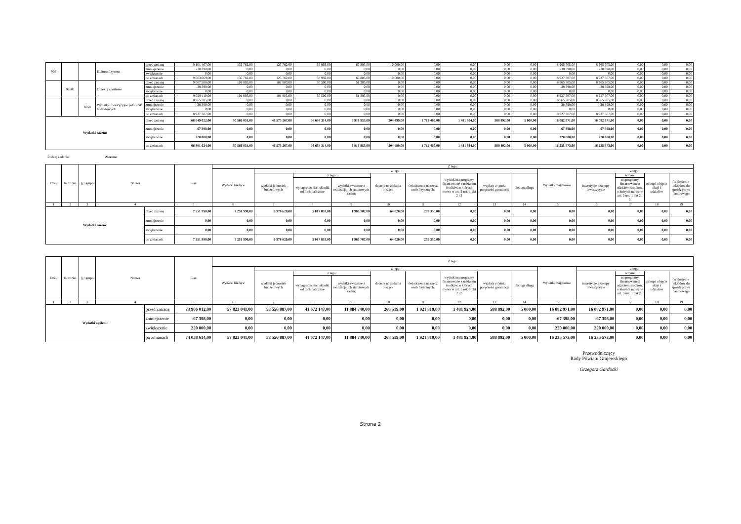| 926 | | | Kultura fizyczna | przed zmianą | 9 101 467,00 | 135 762,00 | 125 762,00 | 58 959,00 | 66 803,00 | 10 000,00 | 0,00 | 0,00 | 0,00 | 0,00 | 8 965 705,00 | 8 965 705,00 | 0,00 | 0,00 | 0,00 |
| | | | | zmniejszenie | -38 398,00 | 0,00 | 0,00 | 0,00 | 0,00 | 0,00 | 0,00 | 0,00 | 0,00 | 0,00 | -38 398,00 | -38 398,00 | 0,00 | 0,00 | 0,00 |
| | | | | zwiększenie | 0,00 | 0,00 | 0,00 | 0,00 | 0,00 | 0,00 | 0,00 | 0,00 | 0,00 | 0,00 | 0,00 | 0,00 | 0,00 | 0,00 | 0,00 |
| | | | | po zmianach | 9 063 069,00 | 135 762,00 | 125 762,00 | 58 959,00 | 66 803,00 | 10 000,00 | 0,00 | 0,00 | 0,00 | 0,00 | 8 927 307,00 | 8 927 307,00 | 0,00 | 0,00 | 0,00 |
| | 92601 | | Obiekty sportowe | przed zmianą | 9 067 508,00 | 101 803,00 | 101 803,00 | 50 500,00 | 51 303,00 | 0,00 | 0,00 | 0,00 | 0,00 | 0,00 | 8 965 705,00 | 8 965 705,00 | 0,00 | 0,00 | 0,00 |
| | | | | zmniejszenie | -38 398,00 | 0,00 | 0,00 | 0,00 | 0,00 | 0,00 | 0,00 | 0,00 | 0,00 | 0,00 | -38 398,00 | -38 398,00 | 0,00 | 0,00 | 0,00 |
| | | | | zwiększenie | 0,00 | 0,00 | 0,00 | 0,00 | 0,00 | 0,00 | 0,00 | 0,00 | 0,00 | 0,00 | 0,00 | 0,00 | 0,00 | 0,00 | 0,00 |
| | | | | po zmianach | 9 029 110,00 | 101 803,00 | 101 803,00 | 50 500,00 | 51 303,00 | 0,00 | 0,00 | 0,00 | 0,00 | 0,00 | 8 927 307,00 | 8 927 307,00 | 0,00 | 0,00 | 0,00 |
| | | 6050 | Wydatki inwestycyjne jednostek budżetowych | przed zmianą | 8 965 705,00 | 0,00 | 0,00 | 0,00 | 0,00 | 0,00 | 0,00 | 0,00 | 0,00 | 0,00 | 8 965 705,00 | 8 965 705,00 | 0,00 | 0,00 | 0,00 |
| | | | | zmniejszenie | -38 398,00 | 0,00 | 0,00 | 0,00 | 0,00 | 0,00 | 0,00 | 0,00 | 0,00 | 0,00 | -38 398,00 | -38 398,00 | 0,00 | 0,00 | 0,00 |
| | | | | zwiększenie | 0,00 | 0,00 | 0,00 | 0,00 | 0,00 | 0,00 | 0,00 | 0,00 | 0,00 | 0,00 | 0,00 | 0,00 | 0,00 | 0,00 | 0,00 |
| | | | | po zmianach | 8 927 307,00 | 0,00 | 0,00 | 0,00 | 0,00 | 0,00 | 0,00 | 0,00 | 0,00 | 0,00 | 8 927 307,00 | 8 927 307,00 | 0,00 | 0,00 | 0,00 |
| Wydatki razem: | | | | przed zmianą | 66 649 022,00 | 50 566 051,00 | 46 573 267,00 | 36 654 314,00 | 9 918 953,00 | 204 499,00 | 1 712 469,00 | 1 481 924,00 | 588 892,00 | 5 000,00 | 16 082 971,00 | 16 082 971,00 | 0,00 | 0,00 | 0,00 |
| | | | | zmniejszenie | -67 398,00 | 0,00 | 0,00 | 0,00 | 0,00 | 0,00 | 0,00 | 0,00 | 0,00 | 0,00 | -67 398,00 | -67 398,00 | 0,00 | 0,00 | 0,00 |
| | | | | zwiększenie | 220 000,00 | 0,00 | 0,00 | 0,00 | 0,00 | 0,00 | 0,00 | 0,00 | 0,00 | 0,00 | 220 000,00 | 220 000,00 | 0,00 | 0,00 | 0,00 |
| | | | | po zmianach | 66 801 624,00 | 50 566 051,00 | 46 573 267,00 | 36 654 314,00 | 9 918 953,00 | 204 499,00 | 1 712 469,00 | 1 481 924,00 | 588 892,00 | 5 000,00 | 16 235 573,00 | 16 235 573,00 | 0,00 | 0,00 | 0,00 |
Rodzaj zadania: Zlecone
| Dział | Rozdział | § / grupa | Nazwa | | Plan | Z tego: | | | | | | | | | | | | | |
| --- | --- | --- | --- | --- | --- | --- | --- | --- | --- | --- | --- | --- | --- | --- | --- | --- | --- | --- | --- |
| | | | | | | Wydatki bieżące | z tego: | | | | | | | | Wydatki majątkowe | z tego: | | | |
| | | | | | | | wydatki jednostek budżetowych | z tego: | | dotacje na zadania bieżące | świadczenia na rzecz osób fizycznych; | wydatki na programy finansowane z udziałem środków, o których mowa w art. 5 ust. 1 pkt 2 i 3 | wypłaty z tytułu poręczeń i gwarancji | obsługa długu | | inwestycje i zakupy inwestycyjne | w tym: | zakup i objęcie akcji i udziałów | Wniesienie wkładów do spółek prawa handlowego |
| | | | | | | | | wynagrodzenia i składki od nich naliczane | wydatki związane z realizacją ich statutowych zadań; | | | | | | | | na programy finansowane z udziałem środków, o których mowa w art. 5 ust. 1 pkt 2 i 3, | | |
| 1 | 2 | 3 | 4 | | 5 | 6 | 7 | 8 | 9 | 10 | 11 | 12 | 13 | 14 | 15 | 16 | 17 | 18 | 19 |
| Wydatki razem: | | | | przed zmianą | 7 251 990,00 | 7 251 990,00 | 6 978 620,00 | 5 017 833,00 | 1 960 787,00 | 64 020,00 | 209 350,00 | 0,00 | 0,00 | 0,00 | 0,00 | 0,00 | 0,00 | 0,00 | 0,00 |
| | | | | zmniejszenie | 0,00 | 0,00 | 0,00 | 0,00 | 0,00 | 0,00 | 0,00 | 0,00 | 0,00 | 0,00 | 0,00 | 0,00 | 0,00 | 0,00 | 0,00 |
| | | | | zwiększenie | 0,00 | 0,00 | 0,00 | 0,00 | 0,00 | 0,00 | 0,00 | 0,00 | 0,00 | 0,00 | 0,00 | 0,00 | 0,00 | 0,00 | 0,00 |
| | | | | po zmianach | 7 251 990,00 | 7 251 990,00 | 6 978 620,00 | 5 017 833,00 | 1 960 787,00 | 64 020,00 | 209 350,00 | 0,00 | 0,00 | 0,00 | 0,00 | 0,00 | 0,00 | 0,00 | 0,00 |
| Dział | Rozdział | § / grupa | Nazwa | | Plan | Z tego: | | | | | | | | | | | | | |
| --- | --- | --- | --- | --- | --- | --- | --- | --- | --- | --- | --- | --- | --- | --- | --- | --- | --- | --- | --- |
| | | | | | | Wydatki bieżące | z tego: | | | | | | | | Wydatki majątkowe | z tego: | | | |
| | | | | | | | wydatki jednostek budżetowych | z tego: | | dotacje na zadania bieżące | świadczenia na rzecz osób fizycznych; | wydatki na programy finansowane z udziałem środków, o których mowa w art. 5 ust. 1 pkt 2 i 3 | wypłaty z tytułu poręczeń i gwarancji | obsługa długu | | inwestycje i zakupy inwestycyjne | w tym: | zakup i objęcie akcji i udziałów | Wniesienie wkładów do spółek prawa handlowego |
| | | | | | | | | wynagrodzenia i składki od nich naliczane | wydatki związane z realizacją ich statutowych zadań; | | | | | | | | na programy finansowane z udziałem środków, o których mowa w art. 5 ust. 1 pkt 2 i 3, | | |
| 1 | 2 | 3 | 4 | | 5 | 6 | 7 | 8 | 9 | 10 | 11 | 12 | 13 | 14 | 15 | 16 | 17 | 18 | 19 |
| Wydatki ogółem: | | | | przed zmianą | 73 906 012,00 | 57 823 041,00 | 53 556 887,00 | 41 672 147,00 | 11 884 740,00 | 268 519,00 | 1 921 819,00 | 1 481 924,00 | 588 892,00 | 5 000,00 | 16 082 971,00 | 16 082 971,00 | 0,00 | 0,00 | 0,00 |
| | | | | zmniejszenie | -67 398,00 | 0,00 | 0,00 | 0,00 | 0,00 | 0,00 | 0,00 | 0,00 | 0,00 | 0,00 | -67 398,00 | -67 398,00 | 0,00 | 0,00 | 0,00 |
| | | | | zwiększenie | 220 000,00 | 0,00 | 0,00 | 0,00 | 0,00 | 0,00 | 0,00 | 0,00 | 0,00 | 0,00 | 220 000,00 | 220 000,00 | 0,00 | 0,00 | 0,00 |
| | | | | po zmianach | 74 058 614,00 | 57 823 041,00 | 53 556 887,00 | 41 672 147,00 | 11 884 740,00 | 268 519,00 | 1 921 819,00 | 1 481 924,00 | 588 892,00 | 5 000,00 | 16 235 573,00 | 16 235 573,00 | 0,00 | 0,00 | 0,00 |
Przewodniczący
Rady Powiatu Grajewskiego
Grzegorz Gardocki
Strona 2